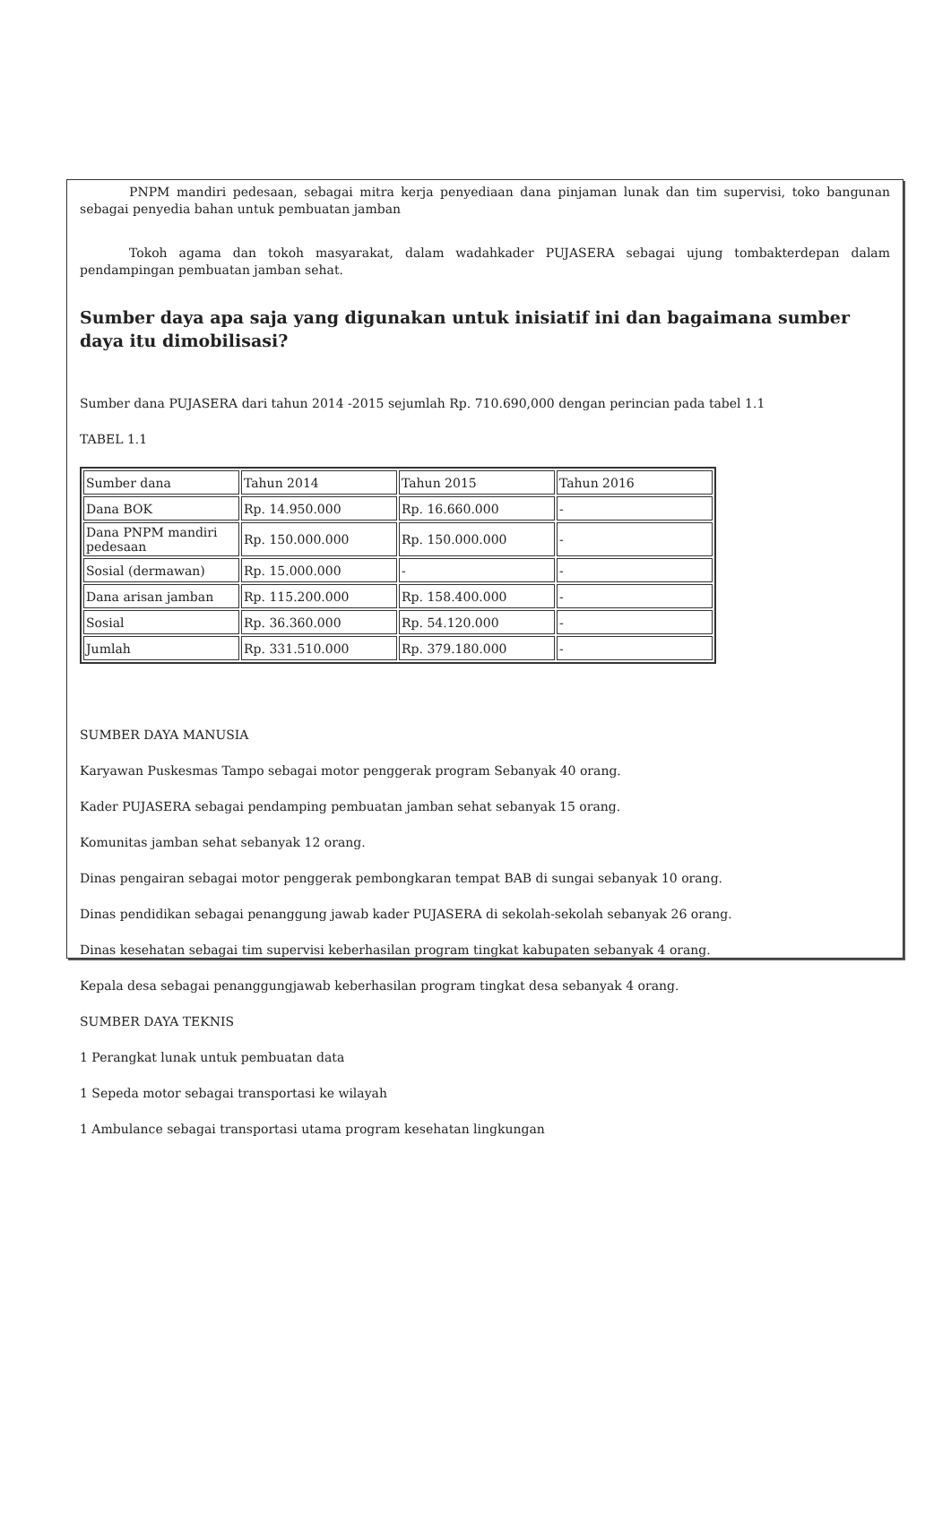PNPM mandiri pedesaan, sebagai mitra kerja penyediaan dana pinjaman lunak dan tim supervisi, toko bangunan sebagai penyedia bahan untuk pembuatan jamban
Tokoh agama dan tokoh masyarakat, dalam wadahkader PUJASERA sebagai ujung tombakterdepan dalam pendampingan pembuatan jamban sehat.
Sumber daya apa saja yang digunakan untuk inisiatif ini dan bagaimana sumber daya itu dimobilisasi?
Sumber dana PUJASERA dari tahun 2014 -2015 sejumlah Rp. 710.690,000 dengan perincian pada tabel 1.1
TABEL 1.1
| Sumber dana | Tahun 2014 | Tahun 2015 | Tahun 2016 |
| Dana BOK | Rp. 14.950.000 | Rp. 16.660.000 | - |
| Dana PNPM mandiri pedesaan | Rp. 150.000.000 | Rp. 150.000.000 | - |
| Sosial (dermawan) | Rp. 15.000.000 | - | - |
| Dana arisan jamban | Rp. 115.200.000 | Rp. 158.400.000 | - |
| Sosial | Rp. 36.360.000 | Rp. 54.120.000 | - |
| Jumlah | Rp. 331.510.000 | Rp. 379.180.000 | - |
SUMBER DAYA MANUSIA
Karyawan Puskesmas Tampo sebagai motor penggerak program Sebanyak 40 orang.
Kader PUJASERA sebagai pendamping pembuatan jamban sehat sebanyak 15 orang.
Komunitas jamban sehat sebanyak 12 orang.
Dinas pengairan sebagai motor penggerak pembongkaran tempat BAB di sungai sebanyak 10 orang.
Dinas pendidikan sebagai penanggung jawab kader PUJASERA di sekolah-sekolah sebanyak 26 orang.
Dinas kesehatan sebagai tim supervisi keberhasilan program tingkat kabupaten sebanyak 4 orang.
Kepala desa sebagai penanggungjawab keberhasilan program tingkat desa sebanyak 4 orang.
SUMBER DAYA TEKNIS
1 Perangkat lunak untuk pembuatan data
1 Sepeda motor sebagai transportasi ke wilayah
1 Ambulance sebagai transportasi utama program kesehatan lingkungan